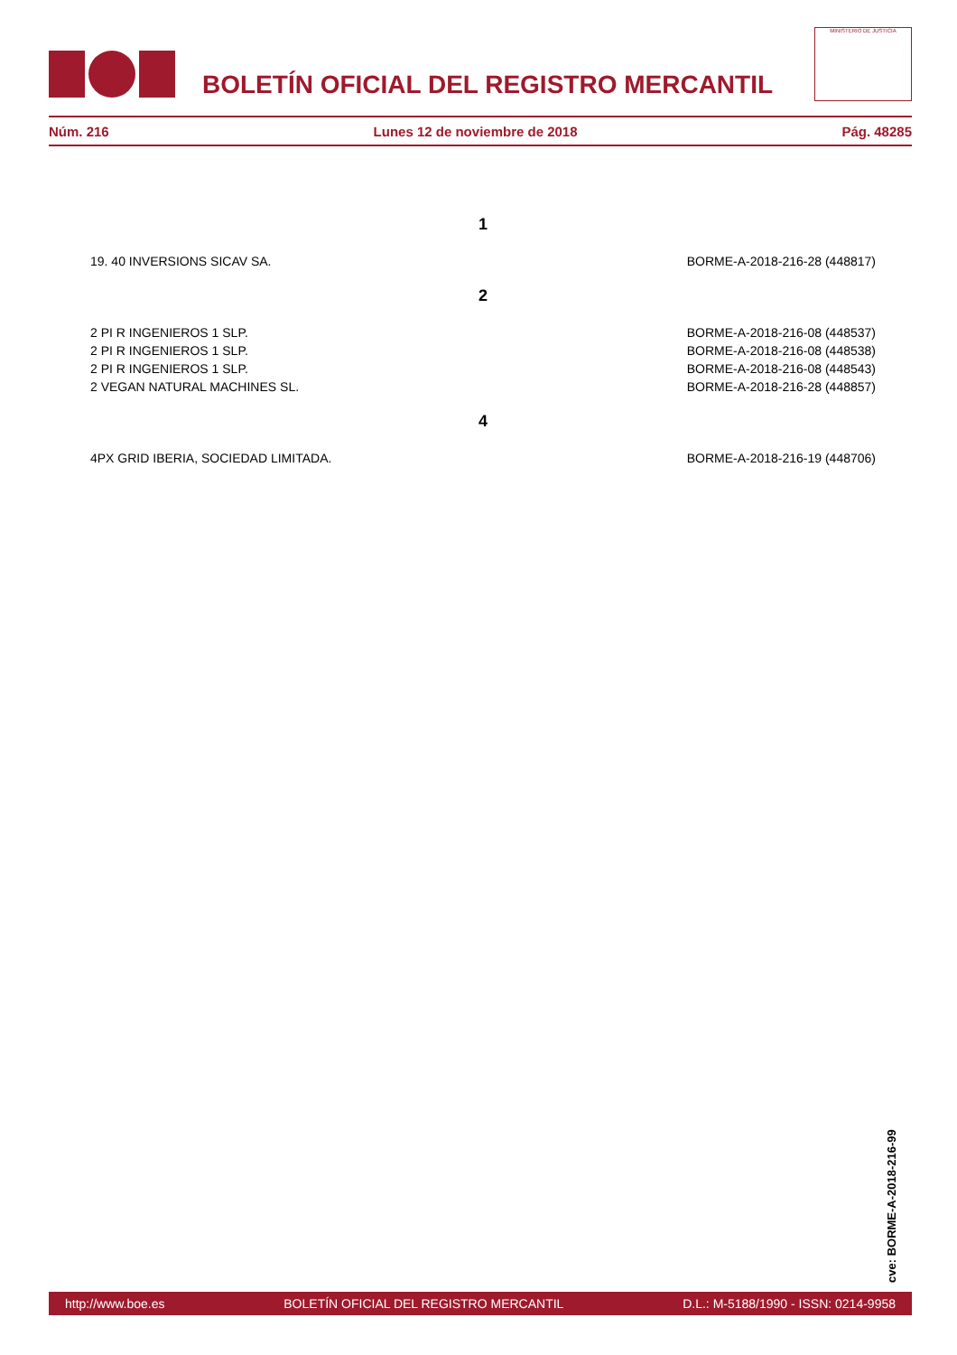BOLETÍN OFICIAL DEL REGISTRO MERCANTIL
MINISTERIO DE JUSTICIA
Núm. 216 Lunes 12 de noviembre de 2018 Pág. 48285
| 1 | |
| 19. 40 INVERSIONS SICAV SA. | BORME-A-2018-216-28 (448817) |
| 2 | |
| 2 PI R INGENIEROS 1 SLP. | BORME-A-2018-216-08 (448537) |
| 2 PI R INGENIEROS 1 SLP. | BORME-A-2018-216-08 (448538) |
| 2 PI R INGENIEROS 1 SLP. | BORME-A-2018-216-08 (448543) |
| 2 VEGAN NATURAL MACHINES SL. | BORME-A-2018-216-28 (448857) |
| 4 | |
| 4PX GRID IBERIA, SOCIEDAD LIMITADA. | BORME-A-2018-216-19 (448706) |
cve: BORME-A-2018-216-99
http://www.boe.es BOLETÍN OFICIAL DEL REGISTRO MERCANTIL D.L.: M-5188/1990 - ISSN: 0214-9958